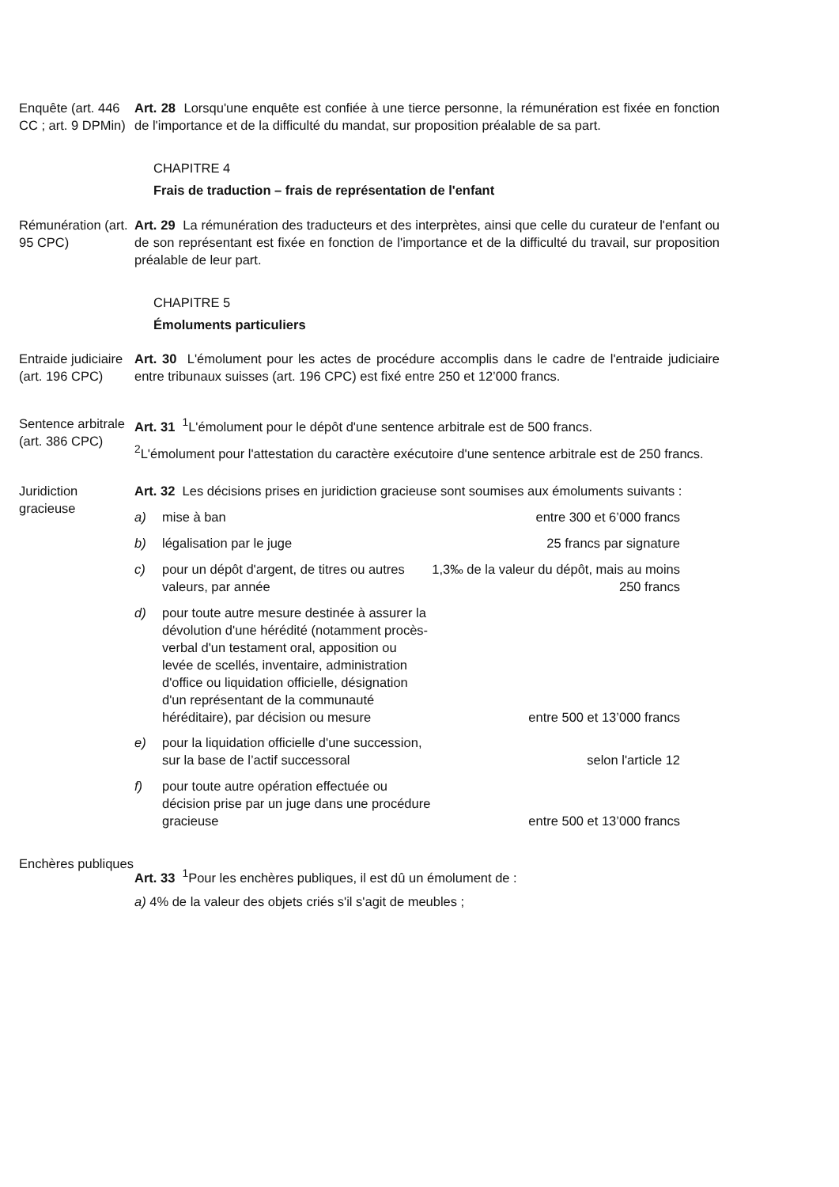Enquête (art. 446 CC ; art. 9 DPMin)
Art. 28 Lorsqu'une enquête est confiée à une tierce personne, la rémunération est fixée en fonction de l'importance et de la difficulté du mandat, sur proposition préalable de sa part.
CHAPITRE 4
Frais de traduction – frais de représentation de l'enfant
Rémunération (art. 95 CPC)
Art. 29 La rémunération des traducteurs et des interprètes, ainsi que celle du curateur de l'enfant ou de son représentant est fixée en fonction de l'importance et de la difficulté du travail, sur proposition préalable de leur part.
CHAPITRE 5
Émoluments particuliers
Entraide judiciaire (art. 196 CPC)
Art. 30 L'émolument pour les actes de procédure accomplis dans le cadre de l'entraide judiciaire entre tribunaux suisses (art. 196 CPC) est fixé entre 250 et 12’000 francs.
Sentence arbitrale (art. 386 CPC)
Art. 31 <sup>1</sup>L'émolument pour le dépôt d'une sentence arbitrale est de 500 francs.
<sup>2</sup> L'émolument pour l'attestation du caractère exécutoire d'une sentence arbitrale est de 250 francs.
Juridiction gracieuse
Art. 32 Les décisions prises en juridiction gracieuse sont soumises aux émoluments suivants :
| a) | mise à ban | entre 300 et 6’000 francs |
| b) | légalisation par le juge | 25 francs par signature |
| c) | pour un dépôt d'argent, de titres ou autres valeurs, par année | 1,3‰ de la valeur du dépôt, mais au moins 250 francs |
| d) | pour toute autre mesure destinée à assurer la dévolution d'une hérédité (notamment procès-verbal d'un testament oral, apposition ou levée de scellés, inventaire, administration d'office ou liquidation officielle, désignation d'un représentant de la communauté héréditaire), par décision ou mesure | entre 500 et 13’000 francs |
| e) | pour la liquidation officielle d'une succession, sur la base de l’actif successoral | selon l'article 12 |
| f) | pour toute autre opération effectuée ou décision prise par un juge dans une procédure gracieuse | entre 500 et 13’000 francs |
Enchères publiques
Art. 33 <sup>1</sup>Pour les enchères publiques, il est dû un émolument de :
a) 4% de la valeur des objets criés s'il s'agit de meubles ;